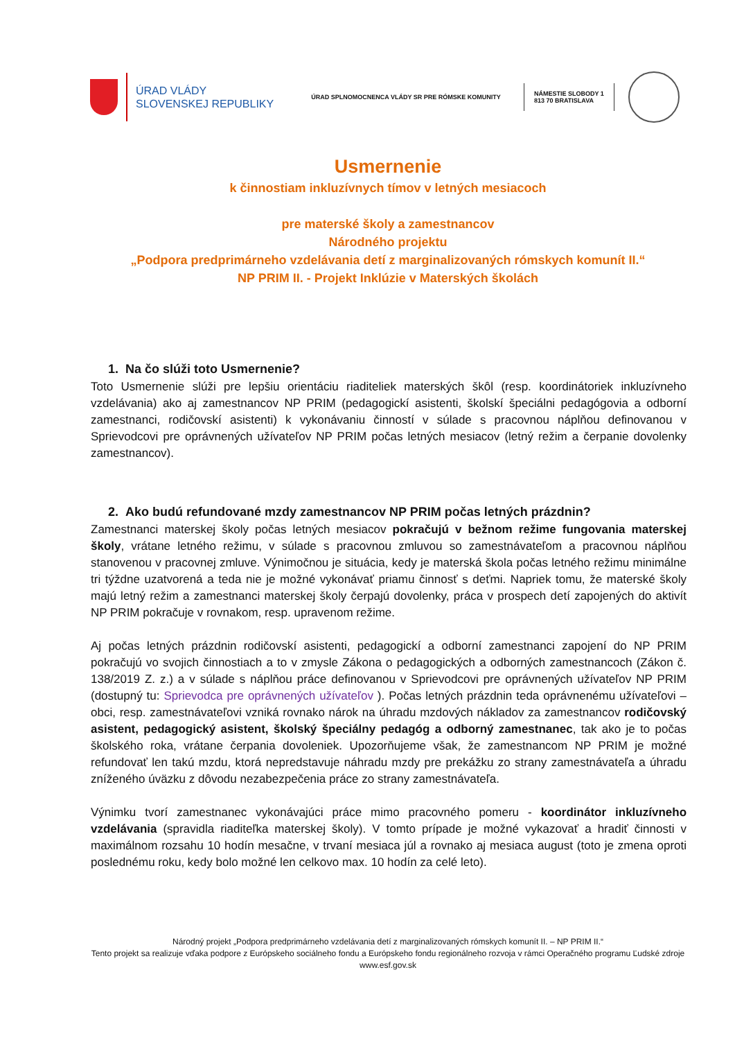ÚRAD VLÁDY
SLOVENSKEJ REPUBLIKY
ÚRAD SPLNOMOCNENCA VLÁDY SR PRE RÓMSKE KOMUNITY
NÁMESTIE SLOBODY 1
813 70 BRATISLAVA
Usmernenie
k činnostiam inkluzívnych tímov v letných mesiacoch
pre materské školy a zamestnancov
Národného projektu
„Podpora predprimárneho vzdelávania detí z marginalizovaných rómskych komunít II.“
NP PRIM II. - Projekt Inklúzie v Materských školách
1. Na čo slúži toto Usmernenie?
Toto Usmernenie slúži pre lepšiu orientáciu riaditeliek materských škôl (resp. koordinátoriek inkluzívneho vzdelávania) ako aj zamestnancov NP PRIM (pedagogickí asistenti, školskí špeciálni pedagógovia a odborní zamestnanci, rodičovskí asistenti) k vykonávaniu činností v súlade s pracovnou náplňou definovanou v Sprievodcovi pre oprávnených užívateľov NP PRIM počas letných mesiacov (letný režim a čerpanie dovolenky zamestnancov).
2. Ako budú refundované mzdy zamestnancov NP PRIM počas letných prázdnin?
Zamestnanci materskej školy počas letných mesiacov pokračujú v bežnom režime fungovania materskej školy, vrátane letného režimu, v súlade s pracovnou zmluvou so zamestnávateľom a pracovnou náplňou stanovenou v pracovnej zmluve. Výnimočnou je situácia, kedy je materská škola počas letného režimu minimálne tri týždne uzatvorená a teda nie je možné vykonávať priamu činnosť s deťmi. Napriek tomu, že materské školy majú letný režim a zamestnanci materskej školy čerpajú dovolenky, práca v prospech detí zapojených do aktivít NP PRIM pokračuje v rovnakom, resp. upravenom režime.
Aj počas letných prázdnin rodičovskí asistenti, pedagogickí a odborní zamestnanci zapojení do NP PRIM pokračujú vo svojich činnostiach a to v zmysle Zákona o pedagogických a odborných zamestnancoch (Zákon č. 138/2019 Z. z.) a v súlade s náplňou práce definovanou v Sprievodcovi pre oprávnených užívateľov NP PRIM (dostupný tu: Sprievodca pre oprávnených užívateľov ). Počas letných prázdnin teda oprávnenému užívateľovi – obci, resp. zamestnávateľovi vzniká rovnako nárok na úhradu mzdových nákladov za zamestnancov rodičovský asistent, pedagogický asistent, školský špeciálny pedagóg a odborný zamestnanec, tak ako je to počas školského roka, vrátane čerpania dovoleniek. Upozorňujeme však, že zamestnancom NP PRIM je možné refundovať len takú mzdu, ktorá nepredstavuje náhradu mzdy pre prekážku zo strany zamestnávateľa a úhradu zníženého úväzku z dôvodu nezabezpečenia práce zo strany zamestnávateľa.
Výnimku tvorí zamestnanec vykonávajúci práce mimo pracovného pomeru - koordinátor inkluzívneho vzdelávania (spravidla riaditeľka materskej školy). V tomto prípade je možné vykazovať a hradiť činnosti v maximálnom rozsahu 10 hodín mesačne, v trvaní mesiaca júl a rovnako aj mesiaca august (toto je zmena oproti poslednému roku, kedy bolo možné len celkovo max. 10 hodín za celé leto).
Národný projekt „Podpora predprimárneho vzdelávania detí z marginalizovaných rómskych komunít II. – NP PRIM II.“
Tento projekt sa realizuje vďaka podpore z Európskeho sociálneho fondu a Európskeho fondu regionálneho rozvoja v rámci Operačného programu Ľudské zdroje
www.esf.gov.sk